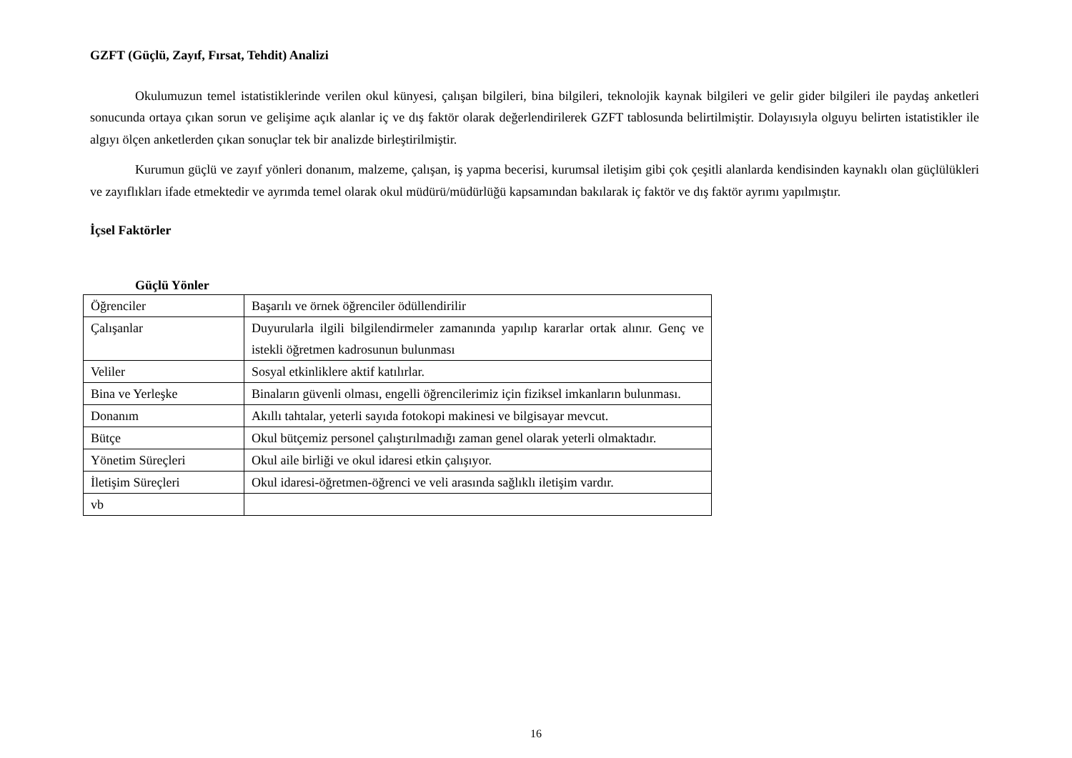GZFT (Güçlü, Zayıf, Fırsat, Tehdit) Analizi
Okulumuzun temel istatistiklerinde verilen okul künyesi, çalışan bilgileri, bina bilgileri, teknolojik kaynak bilgileri ve gelir gider bilgileri ile paydaş anketleri sonucunda ortaya çıkan sorun ve gelişime açık alanlar iç ve dış faktör olarak değerlendirilerek GZFT tablosunda belirtilmiştir. Dolayısıyla olguyu belirten istatistikler ile algıyı ölçen anketlerden çıkan sonuçlar tek bir analizde birleştirilmiştir.
Kurumun güçlü ve zayıf yönleri donanım, malzeme, çalışan, iş yapma becerisi, kurumsal iletişim gibi çok çeşitli alanlarda kendisinden kaynaklı olan güçlülükleri ve zayıflıkları ifade etmektedir ve ayrımda temel olarak okul müdürü/müdürlüğü kapsamından bakılarak iç faktör ve dış faktör ayrımı yapılmıştır.
İçsel Faktörler
Güçlü Yönler
| Öğrenciler | Başarılı ve örnek öğrenciler ödüllendirilir |
| Çalışanlar | Duyurularla ilgili bilgilendirmeler zamanında yapılıp kararlar ortak alınır. Genç ve istekli öğretmen kadrosunun bulunması |
| Veliler | Sosyal etkinliklere aktif katılırlar. |
| Bina ve Yerleşke | Binaların güvenli olması, engelli öğrencilerimiz için fiziksel imkanların bulunması. |
| Donanım | Akıllı tahtalar, yeterli sayıda fotokopi makinesi ve bilgisayar mevcut. |
| Bütçe | Okul bütçemiz personel çalıştırılmadığı zaman genel olarak yeterli olmaktadır. |
| Yönetim Süreçleri | Okul aile birliği ve okul idaresi etkin çalışıyor. |
| İletişim Süreçleri | Okul idaresi-öğretmen-öğrenci ve veli arasında sağlıklı iletişim vardır. |
| vb | |
16